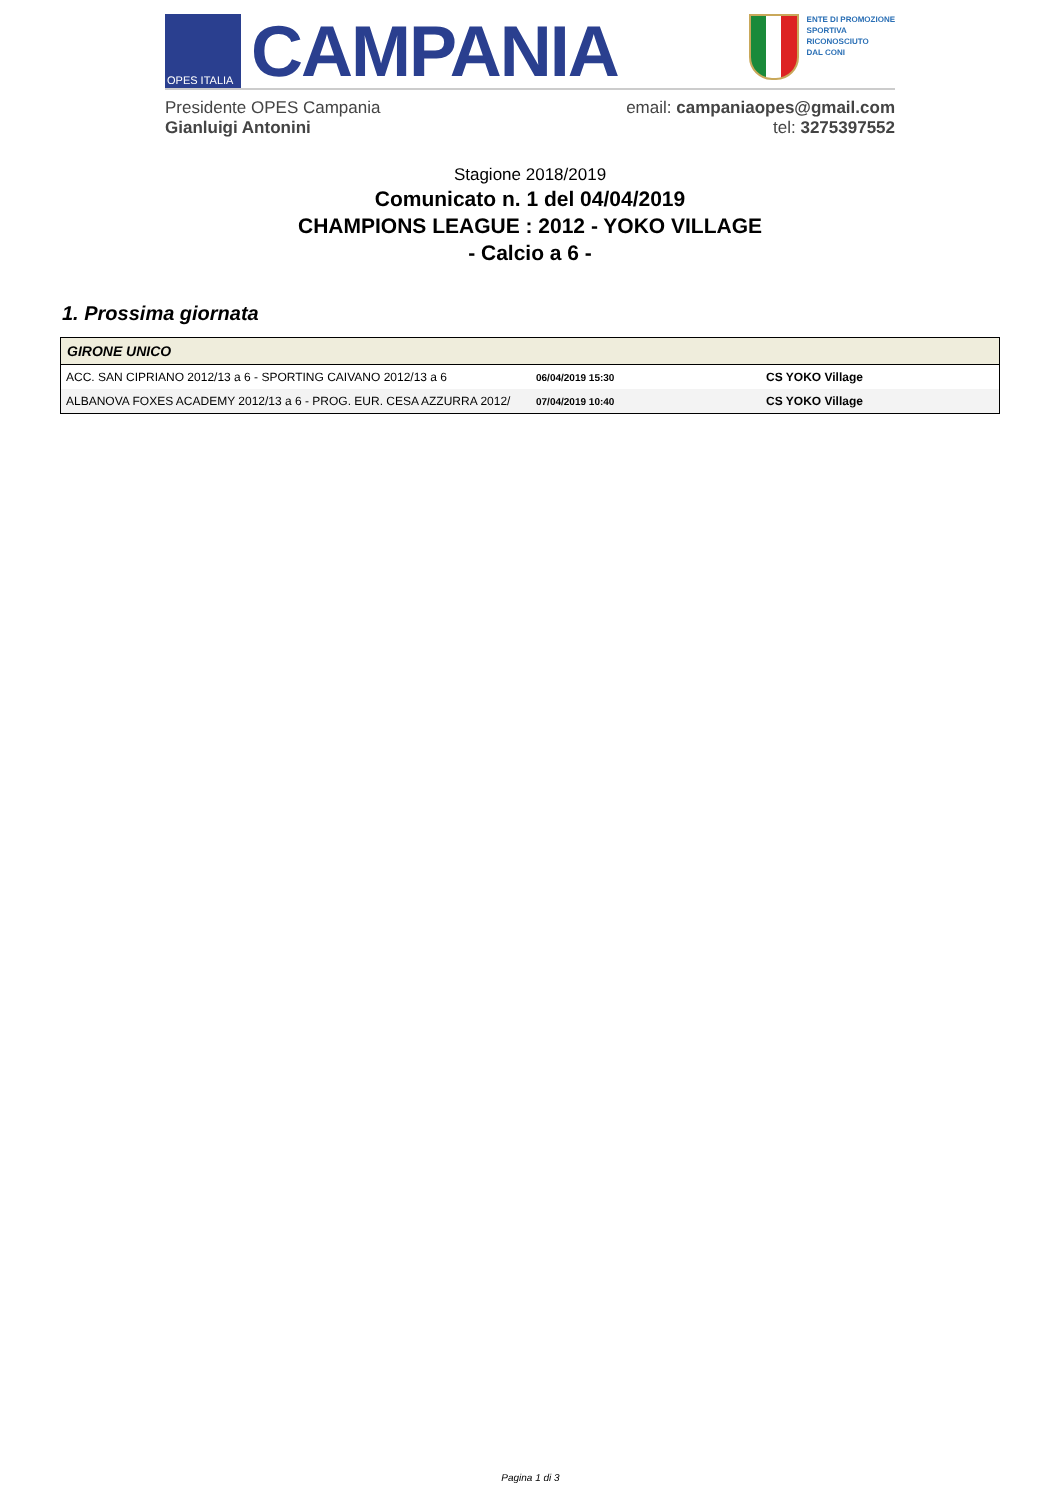OPES ITALIA
CAMPANIA
ENTE DI PROMOZIONE
SPORTIVA
RICONOSCIUTO
DAL CONI
Presidente OPES Campania
Gianluigi Antonini
email: campaniaopes@gmail.com
tel: 3275397552
Stagione 2018/2019
Comunicato n. 1 del 04/04/2019
CHAMPIONS LEAGUE : 2012 - YOKO VILLAGE
- Calcio a 6 -
1. Prossima giornata
| GIRONE UNICO | | |
| --- | --- | --- |
| ACC. SAN CIPRIANO 2012/13 a 6 - SPORTING CAIVANO 2012/13 a 6 | 06/04/2019 15:30 | CS YOKO Village |
| ALBANOVA FOXES ACADEMY 2012/13 a 6 - PROG. EUR. CESA AZZURRA 2012/ | 07/04/2019 10:40 | CS YOKO Village |
Pagina 1 di 3